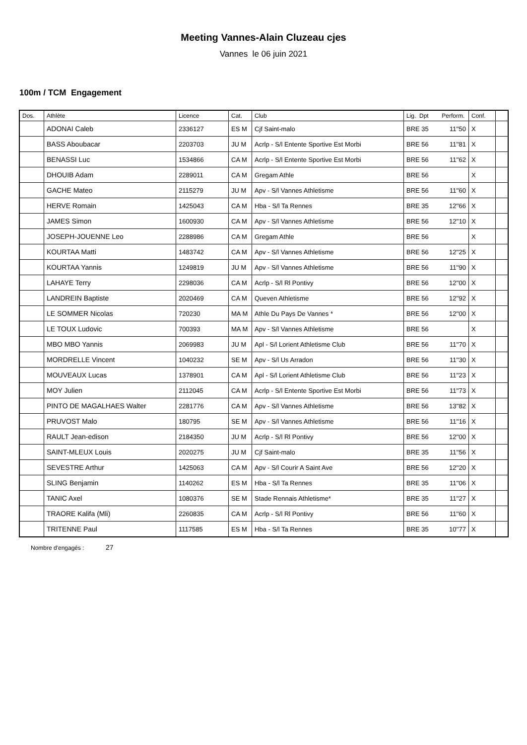Meeting Vannes-Alain Cluzeau cjes
Vannes le 06 juin 2021
100m / TCM Engagement
| Dos. | Athlète | Licence | Cat. | Club | Lig. Dpt Perform. | Conf. | |
| --- | --- | --- | --- | --- | --- | --- | --- |
| | ADONAI Caleb | 2336127 | ES M | Cjf Saint-malo | BRE 35 11''50 | X | |
| | BASS Aboubacar | 2203703 | JU M | Acrlp - S/l Entente Sportive Est Morbi | BRE 56 11''81 | X | |
| | BENASSI Luc | 1534866 | CA M | Acrlp - S/l Entente Sportive Est Morbi | BRE 56 11''62 | X | |
| | DHOUIB Adam | 2289011 | CA M | Gregam Athle | BRE 56 | X | |
| | GACHE Mateo | 2115279 | JU M | Apv - S/l Vannes Athletisme | BRE 56 11''60 | X | |
| | HERVE Romain | 1425043 | CA M | Hba - S/l Ta Rennes | BRE 35 12''66 | X | |
| | JAMES Simon | 1600930 | CA M | Apv - S/l Vannes Athletisme | BRE 56 12''10 | X | |
| | JOSEPH-JOUENNE Leo | 2288986 | CA M | Gregam Athle | BRE 56 | X | |
| | KOURTAA Matti | 1483742 | CA M | Apv - S/l Vannes Athletisme | BRE 56 12''25 | X | |
| | KOURTAA Yannis | 1249819 | JU M | Apv - S/l Vannes Athletisme | BRE 56 11''90 | X | |
| | LAHAYE Terry | 2298036 | CA M | Acrlp - S/l Rl Pontivy | BRE 56 12''00 | X | |
| | LANDREIN Baptiste | 2020469 | CA M | Queven Athletisme | BRE 56 12''92 | X | |
| | LE SOMMER Nicolas | 720230 | MA M | Athle Du Pays De Vannes * | BRE 56 12''00 | X | |
| | LE TOUX Ludovic | 700393 | MA M | Apv - S/l Vannes Athletisme | BRE 56 | X | |
| | MBO MBO Yannis | 2069983 | JU M | Apl - S/l Lorient Athletisme Club | BRE 56 11''70 | X | |
| | MORDRELLE Vincent | 1040232 | SE M | Apv - S/l Us Arradon | BRE 56 11''30 | X | |
| | MOUVEAUX Lucas | 1378901 | CA M | Apl - S/l Lorient Athletisme Club | BRE 56 11''23 | X | |
| | MOY Julien | 2112045 | CA M | Acrlp - S/l Entente Sportive Est Morbi | BRE 56 11''73 | X | |
| | PINTO DE MAGALHAES Walter | 2281776 | CA M | Apv - S/l Vannes Athletisme | BRE 56 13''82 | X | |
| | PRUVOST Malo | 180795 | SE M | Apv - S/l Vannes Athletisme | BRE 56 11''16 | X | |
| | RAULT Jean-edison | 2184350 | JU M | Acrlp - S/l Rl Pontivy | BRE 56 12''00 | X | |
| | SAINT-MLEUX Louis | 2020275 | JU M | Cjf Saint-malo | BRE 35 11''56 | X | |
| | SEVESTRE Arthur | 1425063 | CA M | Apv - S/l Courir A Saint Ave | BRE 56 12''20 | X | |
| | SLING Benjamin | 1140262 | ES M | Hba - S/l Ta Rennes | BRE 35 11''06 | X | |
| | TANIC Axel | 1080376 | SE M | Stade Rennais Athletisme* | BRE 35 11''27 | X | |
| | TRAORE Kalifa (Mli) | 2260835 | CA M | Acrlp - S/l Rl Pontivy | BRE 56 11''60 | X | |
| | TRITENNE Paul | 1117585 | ES M | Hba - S/l Ta Rennes | BRE 35 10''77 | X | |
Nombre d'engagés : 27